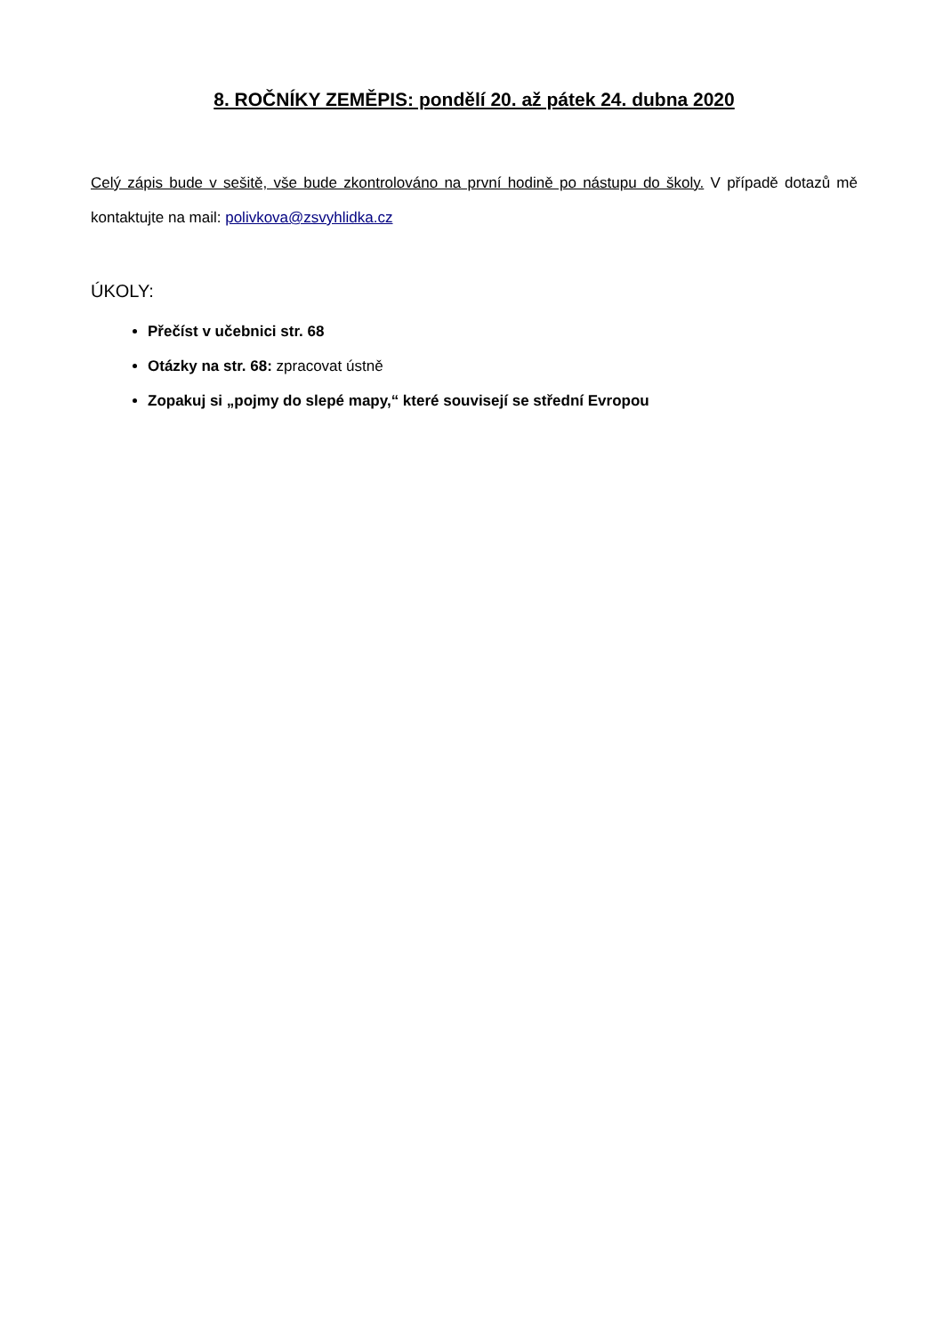8. ROČNÍKY ZEMĚPIS: pondělí 20. až pátek 24. dubna 2020
Celý zápis bude v sešitě, vše bude zkontrolováno na první hodině po nástupu do školy. V případě dotazů mě kontaktujte na mail: polivkova@zsvyhlidka.cz
ÚKOLY:
Přečíst v učebnici str. 68
Otázky na str. 68: zpracovat ústně
Zopakuj si „pojmy do slepé mapy,“ které souvisejí se střední Evropou